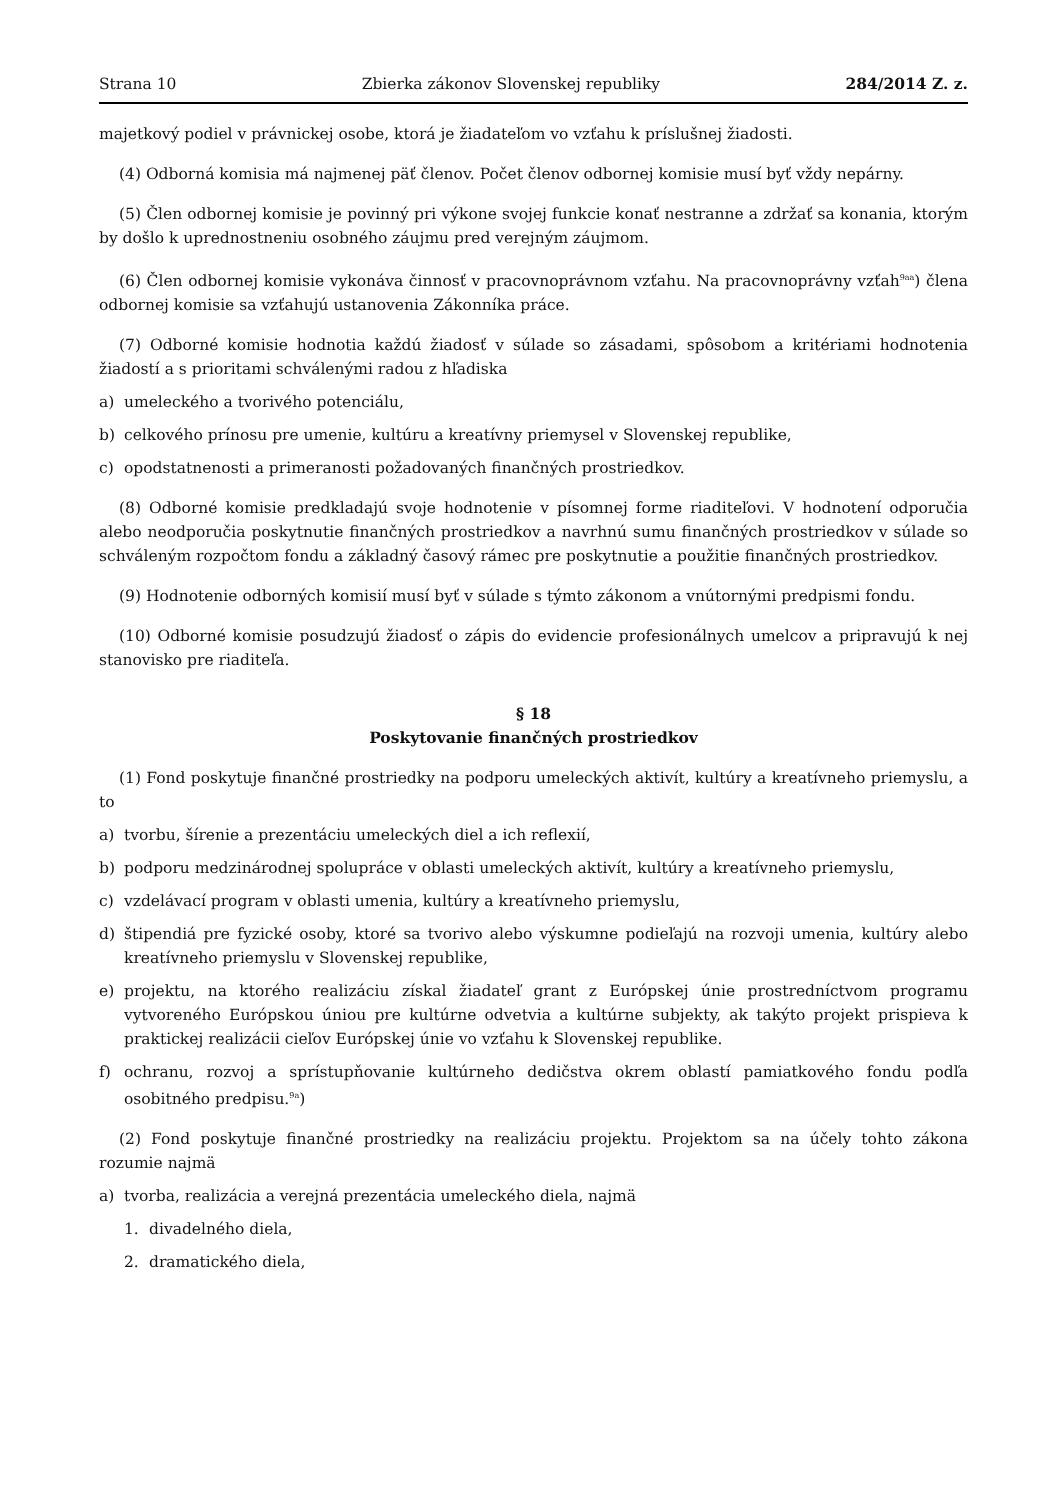Strana 10 Zbierka zákonov Slovenskej republiky 284/2014 Z. z.
majetkový podiel v právnickej osobe, ktorá je žiadateľom vo vzťahu k príslušnej žiadosti.
(4) Odborná komisia má najmenej päť členov. Počet členov odbornej komisie musí byť vždy nepárny.
(5) Člen odbornej komisie je povinný pri výkone svojej funkcie konať nestranne a zdržať sa konania, ktorým by došlo k uprednostneniu osobného záujmu pred verejným záujmom.
(6) Člen odbornej komisie vykonáva činnosť v pracovnoprávnom vzťahu. Na pracovnoprávny vzťah<sup>9aa</sup>) člena odbornej komisie sa vzťahujú ustanovenia Zákonníka práce.
(7) Odborné komisie hodnotia každú žiadosť v súlade so zásadami, spôsobom a kritériami hodnotenia žiadostí a s prioritami schválenými radou z hľadiska
a) umeleckého a tvorivého potenciálu,
b) celkového prínosu pre umenie, kultúru a kreatívny priemysel v Slovenskej republike,
c) opodstatnenosti a primeranosti požadovaných finančných prostriedkov.
(8) Odborné komisie predkladajú svoje hodnotenie v písomnej forme riaditeľovi. V hodnotení odporučia alebo neodporučia poskytnutie finančných prostriedkov a navrhnú sumu finančných prostriedkov v súlade so schváleným rozpočtom fondu a základný časový rámec pre poskytnutie a použitie finančných prostriedkov.
(9) Hodnotenie odborných komisií musí byť v súlade s týmto zákonom a vnútornými predpismi fondu.
(10) Odborné komisie posudzujú žiadosť o zápis do evidencie profesionálnych umelcov a pripravujú k nej stanovisko pre riaditeľa.
§ 18
Poskytovanie finančných prostriedkov
(1) Fond poskytuje finančné prostriedky na podporu umeleckých aktivít, kultúry a kreatívneho priemyslu, a to
a) tvorbu, šírenie a prezentáciu umeleckých diel a ich reflexií,
b) podporu medzinárodnej spolupráce v oblasti umeleckých aktivít, kultúry a kreatívneho priemyslu,
c) vzdelávací program v oblasti umenia, kultúry a kreatívneho priemyslu,
d) štipendiá pre fyzické osoby, ktoré sa tvorivo alebo výskumne podieľajú na rozvoji umenia, kultúry alebo kreatívneho priemyslu v Slovenskej republike,
e) projektu, na ktorého realizáciu získal žiadateľ grant z Európskej únie prostredníctvom programu vytvoreného Európskou úniou pre kultúrne odvetvia a kultúrne subjekty, ak takýto projekt prispieva k praktickej realizácii cieľov Európskej únie vo vzťahu k Slovenskej republike.
f) ochranu, rozvoj a sprístupňovanie kultúrneho dedičstva okrem oblastí pamiatkového fondu podľa osobitného predpisu.<sup>9a</sup>)
(2) Fond poskytuje finančné prostriedky na realizáciu projektu. Projektom sa na účely tohto zákona rozumie najmä
a) tvorba, realizácia a verejná prezentácia umeleckého diela, najmä
1. divadelného diela,
2. dramatického diela,